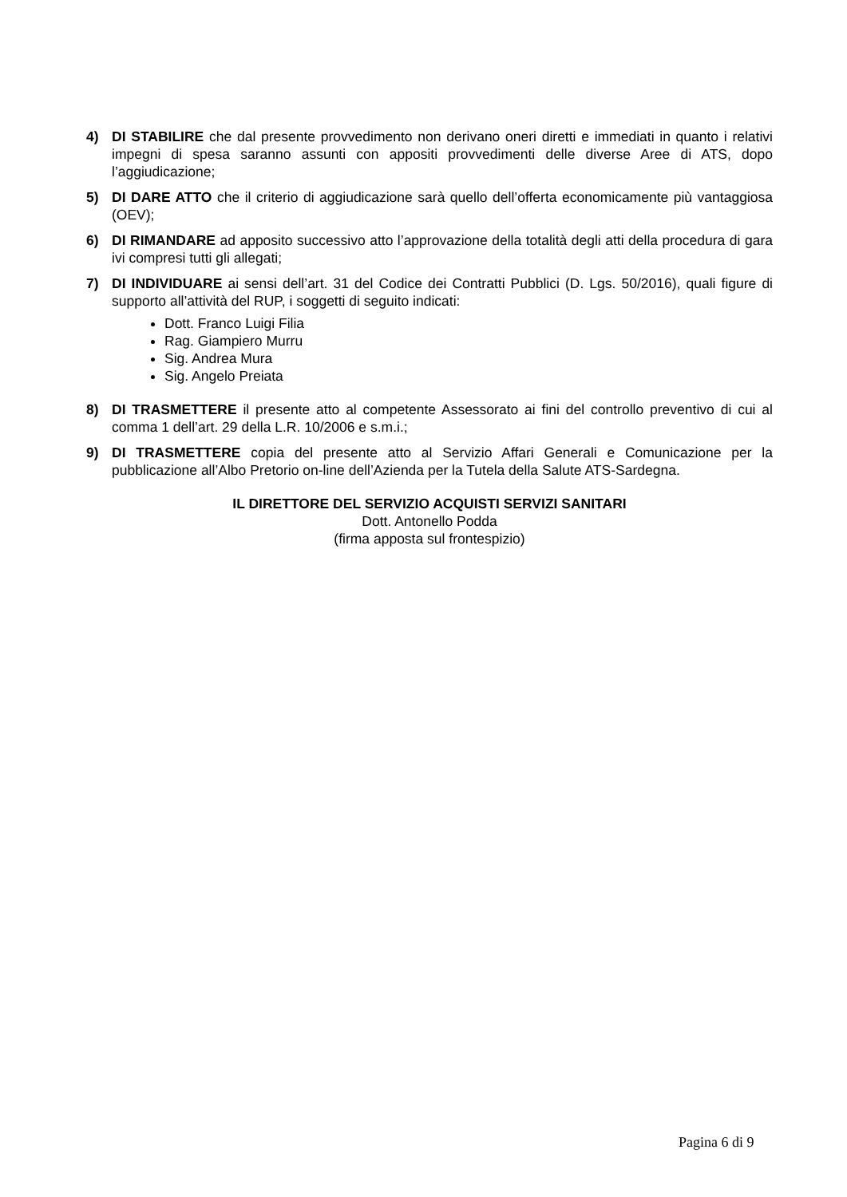4) DI STABILIRE che dal presente provvedimento non derivano oneri diretti e immediati in quanto i relativi impegni di spesa saranno assunti con appositi provvedimenti delle diverse Aree di ATS, dopo l’aggiudicazione;
5) DI DARE ATTO che il criterio di aggiudicazione sarà quello dell’offerta economicamente più vantaggiosa (OEV);
6) DI RIMANDARE ad apposito successivo atto l’approvazione della totalità degli atti della procedura di gara ivi compresi tutti gli allegati;
7) DI INDIVIDUARE ai sensi dell’art. 31 del Codice dei Contratti Pubblici (D. Lgs. 50/2016), quali figure di supporto all’attività del RUP, i soggetti di seguito indicati:
Dott. Franco Luigi Filia
Rag. Giampiero Murru
Sig. Andrea Mura
Sig. Angelo Preiata
8) DI TRASMETTERE il presente atto al competente Assessorato ai fini del controllo preventivo di cui al comma 1 dell’art. 29 della L.R. 10/2006 e s.m.i.;
9) DI TRASMETTERE copia del presente atto al Servizio Affari Generali e Comunicazione per la pubblicazione all’Albo Pretorio on-line dell’Azienda per la Tutela della Salute ATS-Sardegna.
IL DIRETTORE DEL SERVIZIO ACQUISTI SERVIZI SANITARI
Dott. Antonello Podda
(firma apposta sul frontespizio)
Pagina 6 di 9